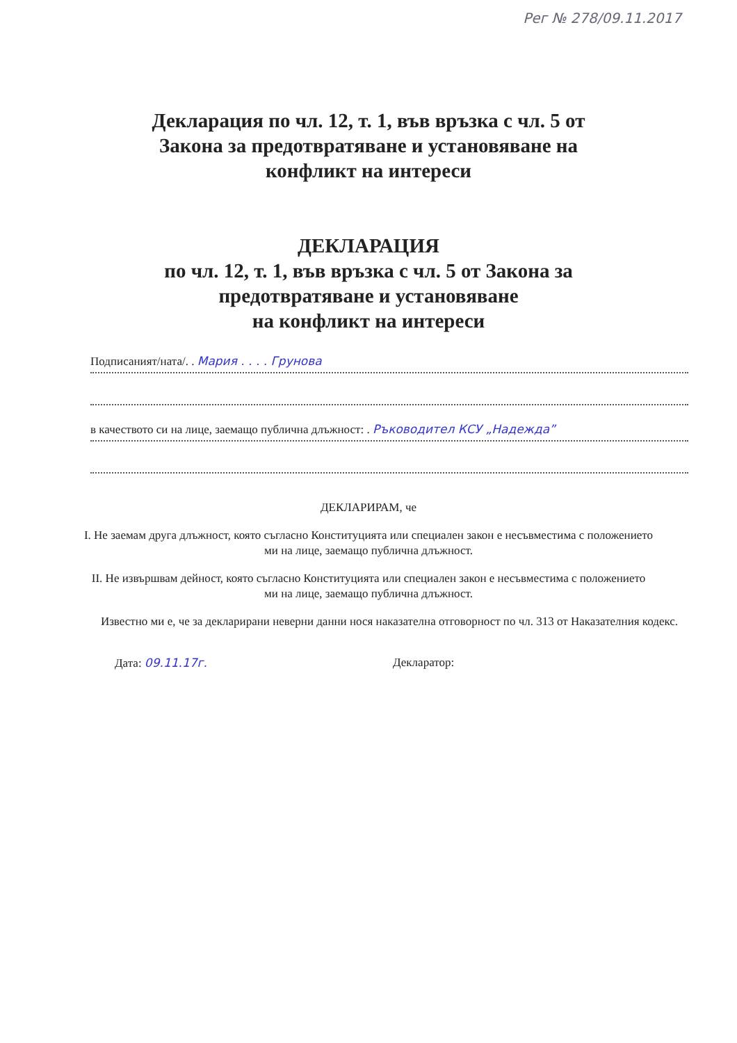Рег № 278/09.11.2017
Декларация по чл. 12, т. 1, във връзка с чл. 5 от
Закона за предотвратяване и установяване на
конфликт на интереси
ДЕКЛАРАЦИЯ
по чл. 12, т. 1, във връзка с чл. 5 от Закона за
предотвратяване и установяване
на конфликт на интереси
Подписаният/ната/. . Мария . . . . Грунова
в качеството си на лице, заемащо публична длъжност: . Ръководител КСУ „Надежда”
ДЕКЛАРИРАМ, че
I. Не заемам друга длъжност, която съгласно Конституцията или специален закон е несъвместима с положението ми на лице, заемащо публична длъжност.
II. Не извършвам дейност, която съгласно Конституцията или специален закон е несъвместима с положението ми на лице, заемащо публична длъжност.
Известно ми е, че за декларирани неверни данни нося наказателна отговорност по чл. 313 от Наказателния кодекс.
Дата: 09.11.17г. Декларатор: